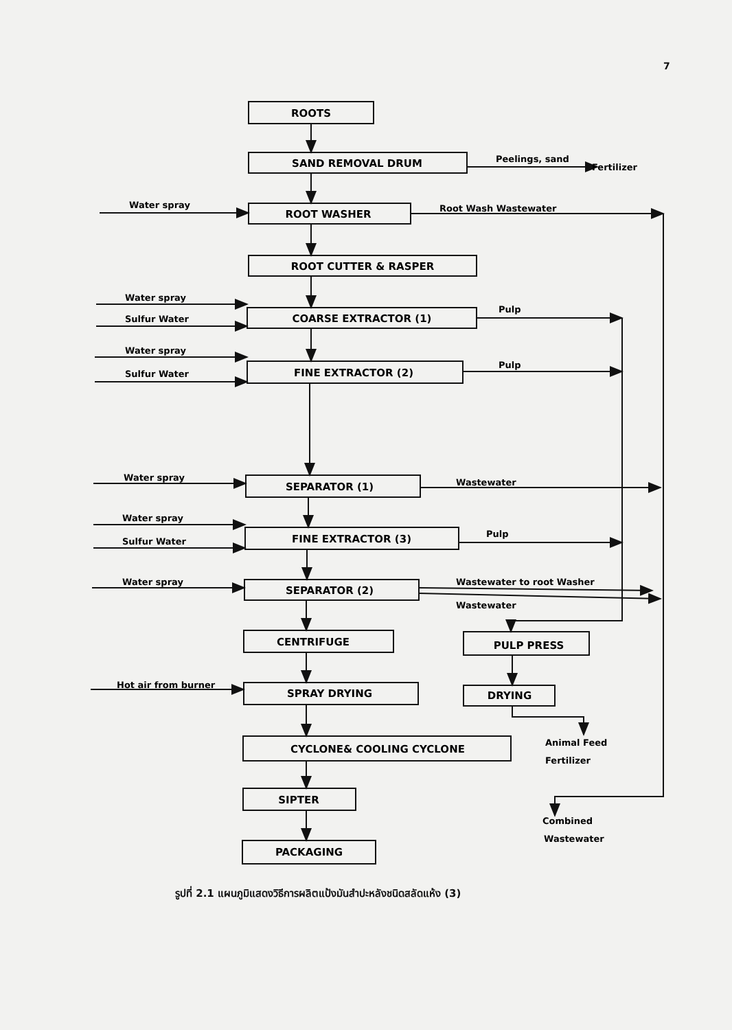7
ROOTS
SAND REMOVAL DRUM
ROOT WASHER
ROOT CUTTER & RASPER
COARSE EXTRACTOR (1)
FINE EXTRACTOR (2)
SEPARATOR (1)
FINE EXTRACTOR (3)
SEPARATOR (2)
CENTRIFUGE
PULP PRESS
SPRAY DRYING
DRYING
CYCLONE& COOLING CYCLONE
SIPTER
PACKAGING
Peelings, sand
Fertilizer
Water spray
Root Wash Wastewater
Water spray
Sulfur Water
Pulp
Water spray
Sulfur Water
Pulp
Water spray
Wastewater
Water spray
Sulfur Water
Pulp
Water spray
Wastewater to root Washer
Wastewater
Hot air from burner
Animal Feed
Fertilizer
Combined
Wastewater
รูปที่ 2.1 แผนภูมิแสดงวิธีการผลิตแป้งมันสำปะหลังชนิดสลัดแห้ง (3)